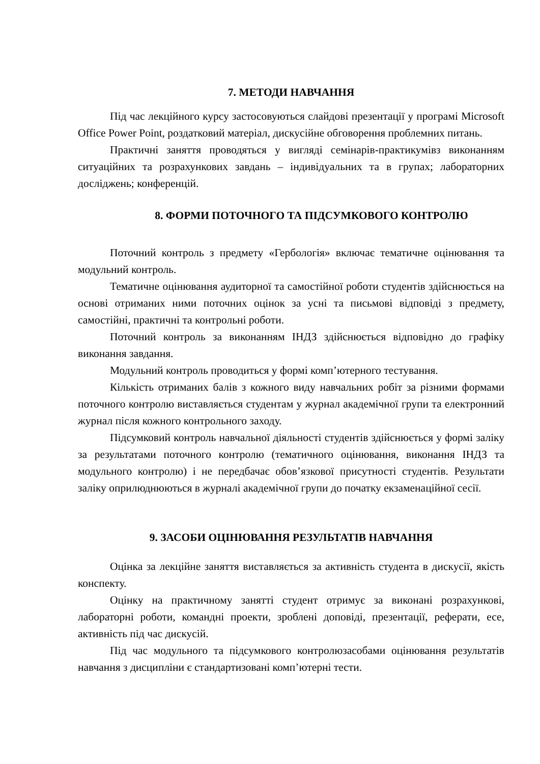7. МЕТОДИ НАВЧАННЯ
Під час лекційного курсу застосовуються слайдові презентації у програмі Microsoft Office Power Point, роздатковий матеріал, дискусійне обговорення проблемних питань.
Практичні заняття проводяться у вигляді семінарів-практикумівз виконанням ситуаційних та розрахункових завдань – індивідуальних та в групах; лабораторних досліджень; конференцій.
8. ФОРМИ ПОТОЧНОГО ТА ПІДСУМКОВОГО КОНТРОЛЮ
Поточний контроль з предмету «Гербологія» включає тематичне оцінювання та модульний контроль.
Тематичне оцінювання аудиторної та самостійної роботи студентів здійснюється на основі отриманих ними поточних оцінок за усні та письмові відповіді з предмету, самостійні, практичні та контрольні роботи.
Поточний контроль за виконанням ІНДЗ здійснюється відповідно до графіку виконання завдання.
Модульний контроль проводиться у формі комп’ютерного тестування.
Кількість отриманих балів з кожного виду навчальних робіт за різними формами поточного контролю виставляється студентам у журнал академічної групи та електронний журнал після кожного контрольного заходу.
Підсумковий контроль навчальної діяльності студентів здійснюється у формі заліку за результатами поточного контролю (тематичного оцінювання, виконання ІНДЗ та модульного контролю) і не передбачає обов’язкової присутності студентів. Результати заліку оприлюднюються в журналі академічної групи до початку екзаменаційної сесії.
9. ЗАСОБИ ОЦІНЮВАННЯ РЕЗУЛЬТАТІВ НАВЧАННЯ
Оцінка за лекційне заняття виставляється за активність студента в дискусії, якість конспекту.
Оцінку на практичному занятті студент отримує за виконані розрахункові, лабораторні роботи, командні проекти, зроблені доповіді, презентації, реферати, есе, активність під час дискусій.
Під час модульного та підсумкового контролюзасобами оцінювання результатів навчання з дисципліни є стандартизовані комп’ютерні тести.